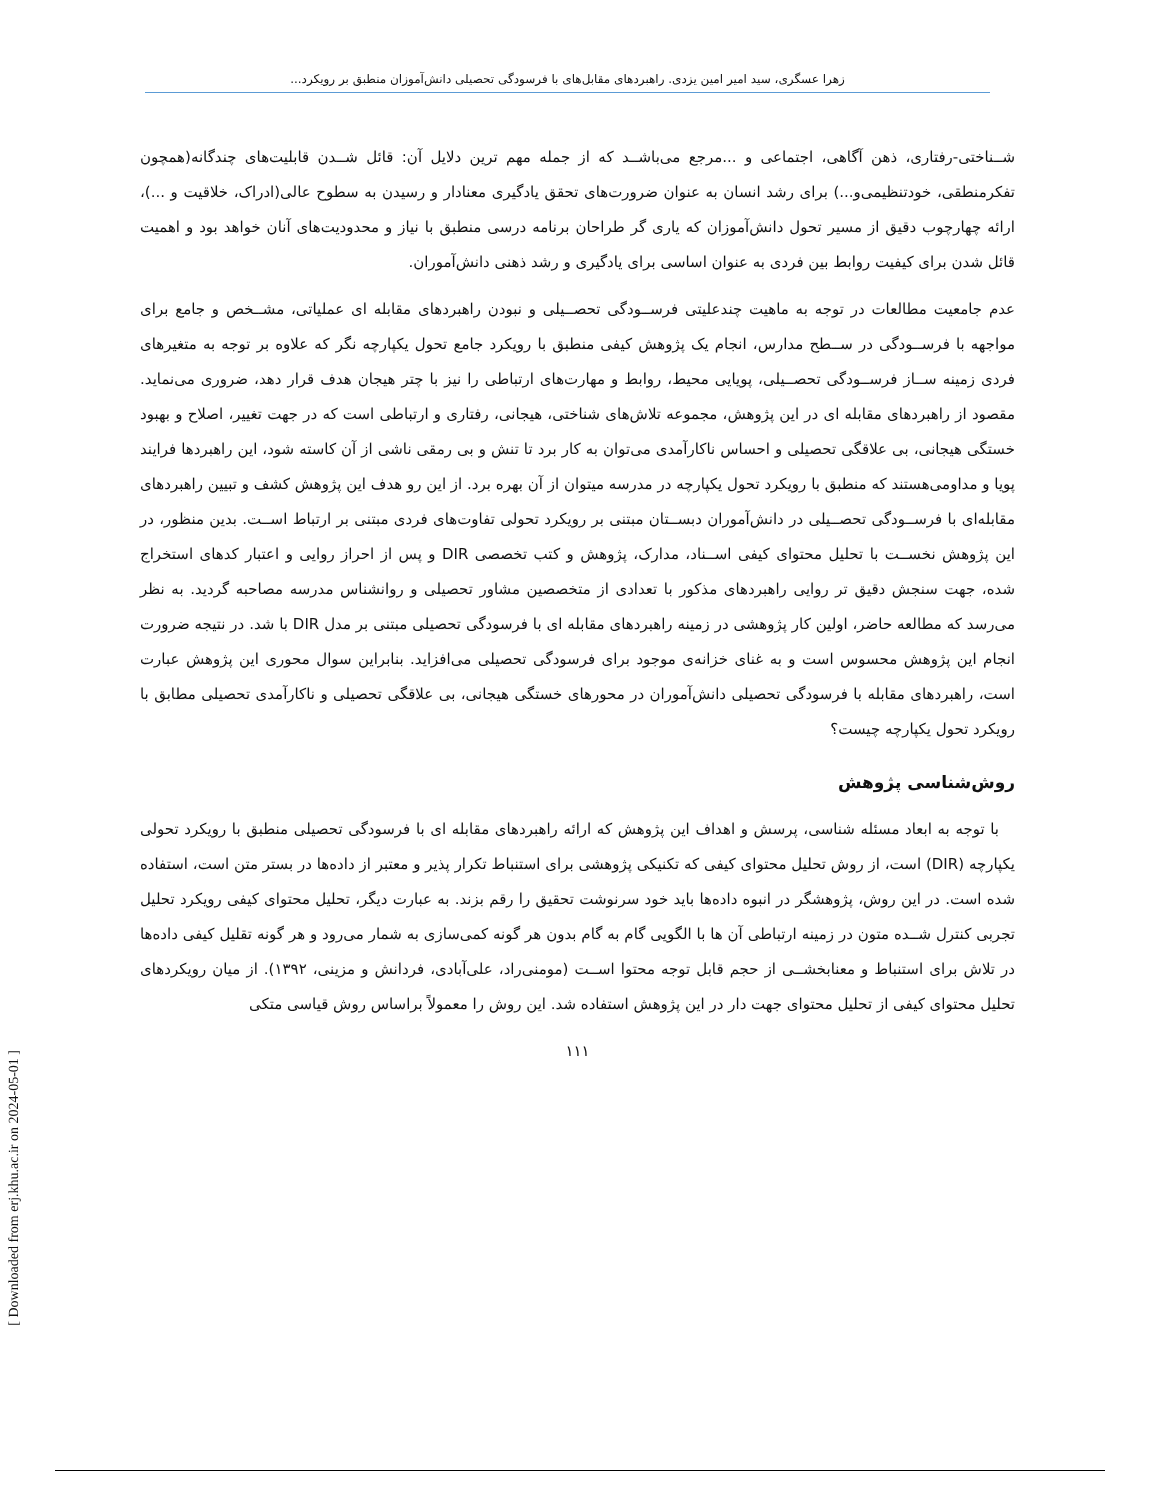زهرا عسگری، سید امیر امین یزدی. راهبردهای مقابل‌های با فرسودگی تحصیلی دانش‌آموزان منطبق بر رویکرد...
شــناختی-رفتاری، ذهن آگاهی، اجتماعی و ...مرجع می‌باشــد که از جمله مهم ترین دلایل آن: قائل شــدن قابلیت‌های چندگانه(همچون تفکرمنطقی، خودتنظیمی‌و...) برای رشد انسان به عنوان ضرورت‌های تحقق یادگیری معنادار و رسیدن به سطوح عالی(ادراک، خلاقیت و ...)، ارائه چهارچوب دقیق از مسیر تحول دانش‌آموزان که یاری گر طراحان برنامه درسی منطبق با نیاز و محدودیت‌های آنان خواهد بود و اهمیت قائل شدن برای کیفیت روابط بین فردی به عنوان اساسی برای یادگیری و رشد ذهنی دانش‌آموران.
عدم جامعیت مطالعات در توجه به ماهیت چندعلیتی فرســودگی تحصــیلی و نبودن راهبردهای مقابله ای عملیاتی، مشــخص و جامع برای مواجهه با فرســودگی در ســطح مدارس، انجام یک پژوهش کیفی منطبق با رویکرد جامع تحول یکپارچه نگر که علاوه بر توجه به متغیرهای فردی زمینه ســاز فرســودگی تحصــیلی، پویایی محیط، روابط و مهارت‌های ارتباطی را نیز با چتر هیجان هدف قرار دهد، ضروری می‌نماید. مقصود از راهبردهای مقابله ای در این پژوهش، مجموعه تلاش‌های شناختی، هیجانی، رفتاری و ارتباطی است که در جهت تغییر، اصلاح و بهبود خستگی هیجانی، بی علاقگی تحصیلی و احساس ناکارآمدی می‌توان به کار برد تا تنش و بی رمقی ناشی از آن کاسته شود، این راهبردها فرایند پویا و مداومی‌هستند که منطبق با رویکرد تحول یکپارچه در مدرسه میتوان از آن بهره برد. از این رو هدف این پژوهش کشف و تبیین راهبردهای مقابله‌ای با فرســودگی تحصــیلی در دانش‌آموران دبســتان مبتنی بر رویکرد تحولی تفاوت‌های فردی مبتنی بر ارتباط اســت. بدین منظور، در این پژوهش نخســت با تحلیل محتوای کیفی اســناد، مدارک، پژوهش و کتب تخصصی DIR و پس از احراز روایی و اعتبار کدهای استخراج شده، جهت سنجش دقیق تر روایی راهبردهای مذکور با تعدادی از متخصصین مشاور تحصیلی و روانشناس مدرسه مصاحبه گردید. به نظر می‌رسد که مطالعه حاضر، اولین کار پژوهشی در زمینه راهبردهای مقابله ای با فرسودگی تحصیلی مبتنی بر مدل DIR با شد. در نتیجه ضرورت انجام این پژوهش محسوس است و به غنای خزانه‌ی موجود برای فرسودگی تحصیلی می‌افزاید. بنابراین سوال محوری این پژوهش عبارت است، راهبردهای مقابله با فرسودگی تحصیلی دانش‌آموران در محورهای خستگی هیجانی، بی علاقگی تحصیلی و ناکارآمدی تحصیلی مطابق با رویکرد تحول یکپارچه چیست؟
روش‌شناسی پژوهش
با توجه به ابعاد مسئله شناسی، پرسش و اهداف این پژوهش که ارائه راهبردهای مقابله ای با فرسودگی تحصیلی منطبق با رویکرد تحولی یکپارچه (DIR) است، از روش تحلیل محتوای کیفی که تکنیکی پژوهشی برای استنباط تکرار پذیر و معتبر از داده‌ها در بستر متن است، استفاده شده است. در این روش، پژوهشگر در انبوه داده‌ها باید خود سرنوشت تحقیق را رقم بزند. به عبارت دیگر، تحلیل محتوای کیفی رویکرد تحلیل تجربی کنترل شــده متون در زمینه ارتباطی آن ها با الگویی گام به گام بدون هر گونه کمی‌سازی به شمار می‌رود و هر گونه تقلیل کیفی داده‌ها در تلاش برای استنباط و معنابخشــی از حجم قابل توجه محتوا اســت (مومنی‌راد، علی‌آبادی، فردانش و مزینی، ۱۳۹۲). از میان رویکردهای تحلیل محتوای کیفی از تحلیل محتوای جهت دار در این پژوهش استفاده شد. این روش را معمولاً براساس روش قیاسی متکی
۱۱۱
[ Downloaded from erj.khu.ac.ir on 2024-05-01 ]